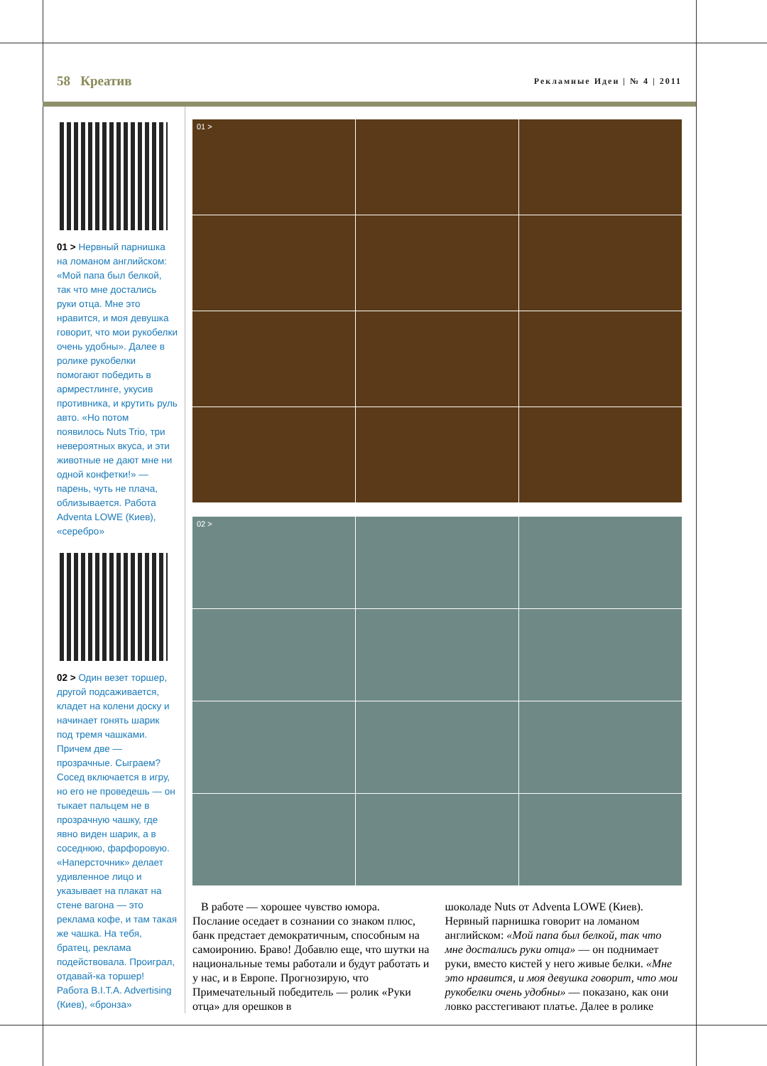58 Креатив Рекламные Идеи | № 4 | 2011
01 > Нервный парнишка на ломаном английском: «Мой папа был белкой, так что мне достались руки отца. Мне это нравится, и моя девушка говорит, что мои рукобелки очень удобны». Далее в ролике рукобелки помогают победить в армрестлинге, укусив противника, и крутить руль авто. «Но потом появилось Nuts Trio, три невероятных вкуса, и эти животные не дают мне ни одной конфетки!» — парень, чуть не плача, облизывается. Работа Adventa LOWE (Киев), «серебро»
02 > Один везет торшер, другой подсаживается, кладет на колени доску и начинает гонять шарик под тремя чашками. Причем две — прозрачные. Сыграем? Сосед включается в игру, но его не проведешь — он тыкает пальцем не в прозрачную чашку, где явно виден шарик, а в соседнюю, фарфоровую. «Наперсточник» делает удивленное лицо и указывает на плакат на стене вагона — это реклама кофе, и там такая же чашка. На тебя, братец, реклама подействовала. Проиграл, отдавай-ка торшер! Работа B.I.T.A. Advertising (Киев), «бронза»
01 >
02 >
В работе — хорошее чувство юмора. Послание оседает в сознании со знаком плюс, банк предстает демократичным, способным на самоиронию. Браво! Добавлю еще, что шутки на национальные темы работали и будут работать и у нас, и в Европе. Прогнозирую, что Примечательный победитель — ролик «Руки отца» для орешков в
шоколаде Nuts от Adventa LOWE (Киев). Нервный парнишка говорит на ломаном английском: «Мой папа был белкой, так что мне достались руки отца» — он поднимает руки, вместо кистей у него живые белки. «Мне это нравится, и моя девушка говорит, что мои рукобелки очень удобны» — показано, как они ловко расстегивают платье. Далее в ролике